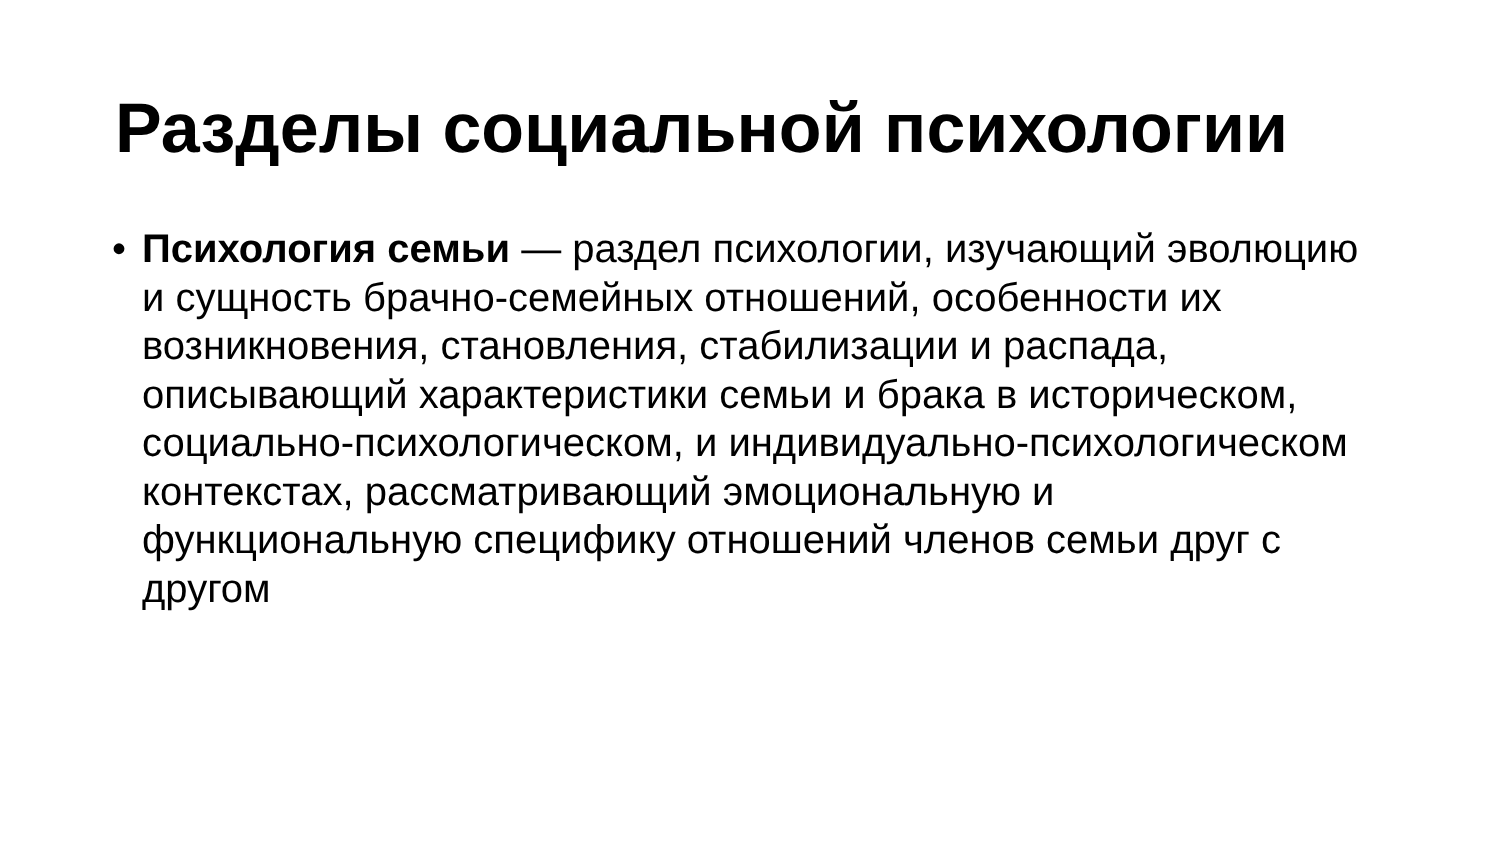Разделы социальной психологии
• Психология семьи — раздел психологии, изучающий эволюцию и сущность брачно-семейных отношений, особенности их возникновения, становления, стабилизации и распада, описывающий характеристики семьи и брака в историческом, социально-психологическом, и индивидуально-психологическом контекстах, рассматривающий эмоциональную и функциональную специфику отношений членов семьи друг с другом